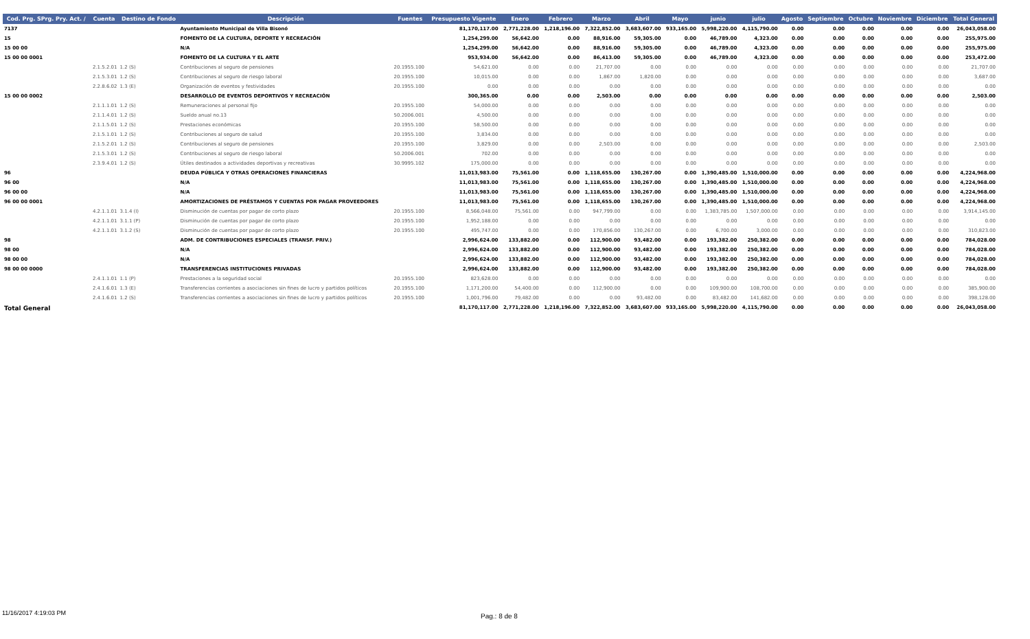| Cod. Prg. SPrg. Pry. Act. / | Cuenta | Destino de Fondo | Descripción | Fuentes | Presupuesto Vigente | Enero | Febrero | Marzo | Abril | Mayo | junio | julio | Agosto | Septiembre | Octubre | Noviembre | Diciembre | Total General |
| --- | --- | --- | --- | --- | --- | --- | --- | --- | --- | --- | --- | --- | --- | --- | --- | --- | --- | --- |
| 7137 | | | Ayuntamiento Municipal de Villa Bisonó | | 81,170,117.00 | 2,771,228.00 | 1,218,196.00 | 7,322,852.00 | 3,683,607.00 | 933,165.00 | 5,998,220.00 | 4,115,790.00 | 0.00 | 0.00 | 0.00 | 0.00 | 0.00 | 26,043,058.00 |
| 15 | | | FOMENTO DE LA CULTURA, DEPORTE Y RECREACIÓN | | 1,254,299.00 | 56,642.00 | 0.00 | 88,916.00 | 59,305.00 | 0.00 | 46,789.00 | 4,323.00 | 0.00 | 0.00 | 0.00 | 0.00 | 0.00 | 255,975.00 |
| 15 00 00 | | | N/A | | 1,254,299.00 | 56,642.00 | 0.00 | 88,916.00 | 59,305.00 | 0.00 | 46,789.00 | 4,323.00 | 0.00 | 0.00 | 0.00 | 0.00 | 0.00 | 255,975.00 |
| 15 00 00 0001 | | | FOMENTO DE LA CULTURA Y EL ARTE | | 953,934.00 | 56,642.00 | 0.00 | 86,413.00 | 59,305.00 | 0.00 | 46,789.00 | 4,323.00 | 0.00 | 0.00 | 0.00 | 0.00 | 0.00 | 253,472.00 |
| | 2.1.5.2.01 | 1.2 (S) | Contribuciones al seguro de pensiones | 20.1955.100 | 54,621.00 | 0.00 | 0.00 | 21,707.00 | 0.00 | 0.00 | 0.00 | 0.00 | 0.00 | 0.00 | 0.00 | 0.00 | 0.00 | 21,707.00 |
| | 2.1.5.3.01 | 1.2 (S) | Contribuciones al seguro de riesgo laboral | 20.1955.100 | 10,015.00 | 0.00 | 0.00 | 1,867.00 | 1,820.00 | 0.00 | 0.00 | 0.00 | 0.00 | 0.00 | 0.00 | 0.00 | 0.00 | 3,687.00 |
| | 2.2.8.6.02 | 1.3 (E) | Organización de eventos y festividades | 20.1955.100 | 0.00 | 0.00 | 0.00 | 0.00 | 0.00 | 0.00 | 0.00 | 0.00 | 0.00 | 0.00 | 0.00 | 0.00 | 0.00 | 0.00 |
| 15 00 00 0002 | | | DESARROLLO DE EVENTOS DEPORTIVOS Y RECREACIÓN | | 300,365.00 | 0.00 | 0.00 | 2,503.00 | 0.00 | 0.00 | 0.00 | 0.00 | 0.00 | 0.00 | 0.00 | 0.00 | 0.00 | 2,503.00 |
| | 2.1.1.1.01 | 1.2 (S) | Remuneraciones al personal fijo | 20.1955.100 | 54,000.00 | 0.00 | 0.00 | 0.00 | 0.00 | 0.00 | 0.00 | 0.00 | 0.00 | 0.00 | 0.00 | 0.00 | 0.00 | 0.00 |
| | 2.1.1.4.01 | 1.2 (S) | Sueldo anual no.13 | 50.2006.001 | 4,500.00 | 0.00 | 0.00 | 0.00 | 0.00 | 0.00 | 0.00 | 0.00 | 0.00 | 0.00 | 0.00 | 0.00 | 0.00 | 0.00 |
| | 2.1.1.5.01 | 1.2 (S) | Prestaciones económicas | 20.1955.100 | 58,500.00 | 0.00 | 0.00 | 0.00 | 0.00 | 0.00 | 0.00 | 0.00 | 0.00 | 0.00 | 0.00 | 0.00 | 0.00 | 0.00 |
| | 2.1.5.1.01 | 1.2 (S) | Contribuciones al seguro de salud | 20.1955.100 | 3,834.00 | 0.00 | 0.00 | 0.00 | 0.00 | 0.00 | 0.00 | 0.00 | 0.00 | 0.00 | 0.00 | 0.00 | 0.00 | 0.00 |
| | 2.1.5.2.01 | 1.2 (S) | Contribuciones al seguro de pensiones | 20.1955.100 | 3,829.00 | 0.00 | 0.00 | 2,503.00 | 0.00 | 0.00 | 0.00 | 0.00 | 0.00 | 0.00 | 0.00 | 0.00 | 0.00 | 2,503.00 |
| | 2.1.5.3.01 | 1.2 (S) | Contribuciones al seguro de riesgo laboral | 50.2006.001 | 702.00 | 0.00 | 0.00 | 0.00 | 0.00 | 0.00 | 0.00 | 0.00 | 0.00 | 0.00 | 0.00 | 0.00 | 0.00 | 0.00 |
| | 2.3.9.4.01 | 1.2 (S) | Útiles destinados a actividades deportivas y recreativas | 30.9995.102 | 175,000.00 | 0.00 | 0.00 | 0.00 | 0.00 | 0.00 | 0.00 | 0.00 | 0.00 | 0.00 | 0.00 | 0.00 | 0.00 | 0.00 |
| 96 | | | DEUDA PÚBLICA Y OTRAS OPERACIONES FINANCIERAS | | 11,013,983.00 | 75,561.00 | 0.00 | 1,118,655.00 | 130,267.00 | 0.00 | 1,390,485.00 | 1,510,000.00 | 0.00 | 0.00 | 0.00 | 0.00 | 0.00 | 4,224,968.00 |
| 96 00 | | | N/A | | 11,013,983.00 | 75,561.00 | 0.00 | 1,118,655.00 | 130,267.00 | 0.00 | 1,390,485.00 | 1,510,000.00 | 0.00 | 0.00 | 0.00 | 0.00 | 0.00 | 4,224,968.00 |
| 96 00 00 | | | N/A | | 11,013,983.00 | 75,561.00 | 0.00 | 1,118,655.00 | 130,267.00 | 0.00 | 1,390,485.00 | 1,510,000.00 | 0.00 | 0.00 | 0.00 | 0.00 | 0.00 | 4,224,968.00 |
| 96 00 00 0001 | | | AMORTIZACIONES DE PRÉSTAMOS Y CUENTAS POR PAGAR PROVEEDORES | | 11,013,983.00 | 75,561.00 | 0.00 | 1,118,655.00 | 130,267.00 | 0.00 | 1,390,485.00 | 1,510,000.00 | 0.00 | 0.00 | 0.00 | 0.00 | 0.00 | 4,224,968.00 |
| | 4.2.1.1.01 | 3.1.4 (I) | Disminución de cuentas por pagar de corto plazo | 20.1955.100 | 8,566,048.00 | 75,561.00 | 0.00 | 947,799.00 | 0.00 | 0.00 | 1,383,785.00 | 1,507,000.00 | 0.00 | 0.00 | 0.00 | 0.00 | 0.00 | 3,914,145.00 |
| | 4.2.1.1.01 | 3.1.1 (P) | Disminución de cuentas por pagar de corto plazo | 20.1955.100 | 1,952,188.00 | 0.00 | 0.00 | 0.00 | 0.00 | 0.00 | 0.00 | 0.00 | 0.00 | 0.00 | 0.00 | 0.00 | 0.00 | 0.00 |
| | 4.2.1.1.01 | 3.1.2 (S) | Disminución de cuentas por pagar de corto plazo | 20.1955.100 | 495,747.00 | 0.00 | 0.00 | 170,856.00 | 130,267.00 | 0.00 | 6,700.00 | 3,000.00 | 0.00 | 0.00 | 0.00 | 0.00 | 0.00 | 310,823.00 |
| 98 | | | ADM. DE CONTRIBUCIONES ESPECIALES (TRANSF. PRIV.) | | 2,996,624.00 | 133,882.00 | 0.00 | 112,900.00 | 93,482.00 | 0.00 | 193,382.00 | 250,382.00 | 0.00 | 0.00 | 0.00 | 0.00 | 0.00 | 784,028.00 |
| 98 00 | | | N/A | | 2,996,624.00 | 133,882.00 | 0.00 | 112,900.00 | 93,482.00 | 0.00 | 193,382.00 | 250,382.00 | 0.00 | 0.00 | 0.00 | 0.00 | 0.00 | 784,028.00 |
| 98 00 00 | | | N/A | | 2,996,624.00 | 133,882.00 | 0.00 | 112,900.00 | 93,482.00 | 0.00 | 193,382.00 | 250,382.00 | 0.00 | 0.00 | 0.00 | 0.00 | 0.00 | 784,028.00 |
| 98 00 00 0000 | | | TRANSFERENCIAS INSTITUCIONES PRIVADAS | | 2,996,624.00 | 133,882.00 | 0.00 | 112,900.00 | 93,482.00 | 0.00 | 193,382.00 | 250,382.00 | 0.00 | 0.00 | 0.00 | 0.00 | 0.00 | 784,028.00 |
| | 2.4.1.1.01 | 1.1 (P) | Prestaciones a la seguridad social | 20.1955.100 | 823,628.00 | 0.00 | 0.00 | 0.00 | 0.00 | 0.00 | 0.00 | 0.00 | 0.00 | 0.00 | 0.00 | 0.00 | 0.00 | 0.00 |
| | 2.4.1.6.01 | 1.3 (E) | Transferencias corrientes a asociaciones sin fines de lucro y partidos políticos | 20.1955.100 | 1,171,200.00 | 54,400.00 | 0.00 | 112,900.00 | 0.00 | 0.00 | 109,900.00 | 108,700.00 | 0.00 | 0.00 | 0.00 | 0.00 | 0.00 | 385,900.00 |
| | 2.4.1.6.01 | 1.2 (S) | Transferencias corrientes a asociaciones sin fines de lucro y partidos políticos | 20.1955.100 | 1,001,796.00 | 79,482.00 | 0.00 | 0.00 | 93,482.00 | 0.00 | 83,482.00 | 141,682.00 | 0.00 | 0.00 | 0.00 | 0.00 | 0.00 | 398,128.00 |
| Total General | | | | | 81,170,117.00 | 2,771,228.00 | 1,218,196.00 | 7,322,852.00 | 3,683,607.00 | 933,165.00 | 5,998,220.00 | 4,115,790.00 | 0.00 | 0.00 | 0.00 | 0.00 | 0.00 | 26,043,058.00 |
11/16/2017 4:19:03 PM Pag.: 8 de 8